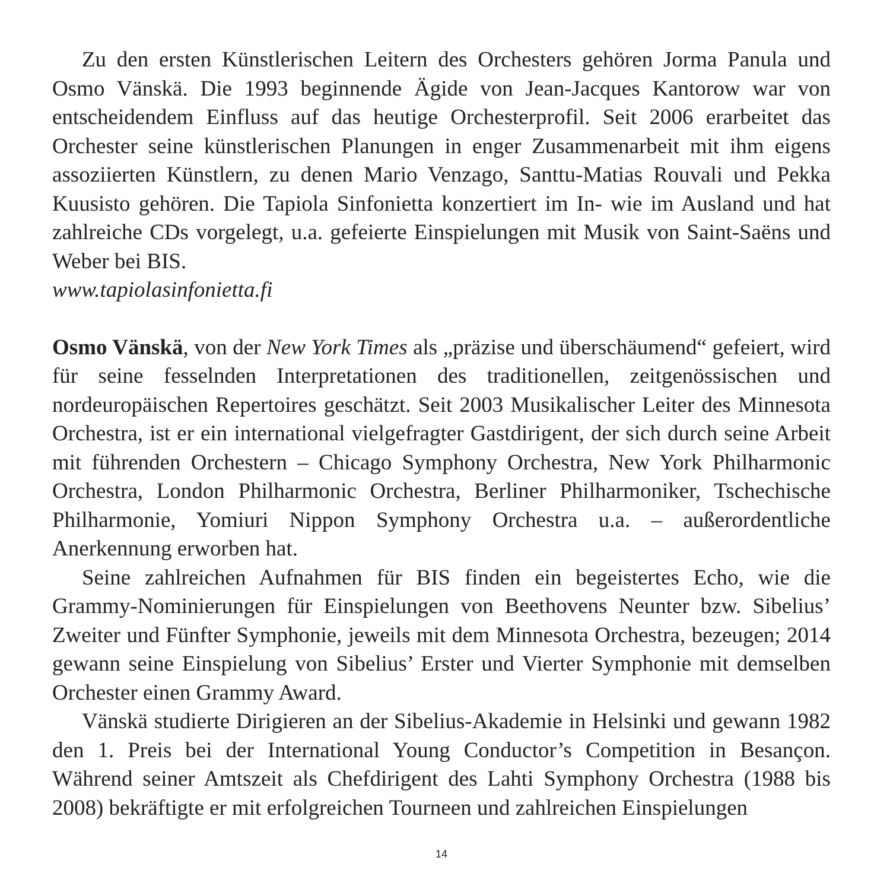Zu den ersten Künstlerischen Leitern des Orchesters gehören Jorma Panula und Osmo Vänskä. Die 1993 beginnende Ägide von Jean-Jacques Kantorow war von entscheidendem Einfluss auf das heutige Orchesterprofil. Seit 2006 erarbeitet das Orchester seine künstlerischen Planungen in enger Zusammenarbeit mit ihm eigens assoziierten Künstlern, zu denen Mario Venzago, Santtu-Matias Rouvali und Pekka Kuusisto gehören. Die Tapiola Sinfonietta konzertiert im In- wie im Ausland und hat zahlreiche CDs vorgelegt, u.a. gefeierte Einspielungen mit Musik von Saint-Saëns und Weber bei BIS.
www.tapiolasinfonietta.fi
Osmo Vänskä, von der New York Times als „präzise und überschäumend“ gefeiert, wird für seine fesselnden Interpretationen des traditionellen, zeitgenössischen und nordeuropäischen Repertoires geschätzt. Seit 2003 Musikalischer Leiter des Minne­sota Orchestra, ist er ein international vielgefragter Gastdirigent, der sich durch seine Arbeit mit führenden Orchestern – Chicago Symphony Orchestra, New York Philharmonic Orchestra, London Philharmonic Orchestra, Berliner Philharmoniker, Tschechische Philharmonie, Yomiuri Nippon Symphony Orchestra u.a. – außer­ordentliche Anerkennung erworben hat.
Seine zahlreichen Aufnahmen für BIS finden ein begeistertes Echo, wie die Grammy-Nominierungen für Einspielungen von Beethovens Neunter bzw. Sibelius’ Zweiter und Fünfter Symphonie, jeweils mit dem Minnesota Orchestra, bezeugen; 2014 gewann seine Einspielung von Sibelius’ Erster und Vierter Symphonie mit demselben Orchester einen Grammy Award.
Vänskä studierte Dirigieren an der Sibelius-Akademie in Helsinki und gewann 1982 den 1. Preis bei der International Young Conductor’s Competition in Besançon. Während seiner Amtszeit als Chefdirigent des Lahti Symphony Orchestra (1988 bis 2008) bekräftigte er mit erfolgreichen Tourneen und zahlreichen Einspielungen
14